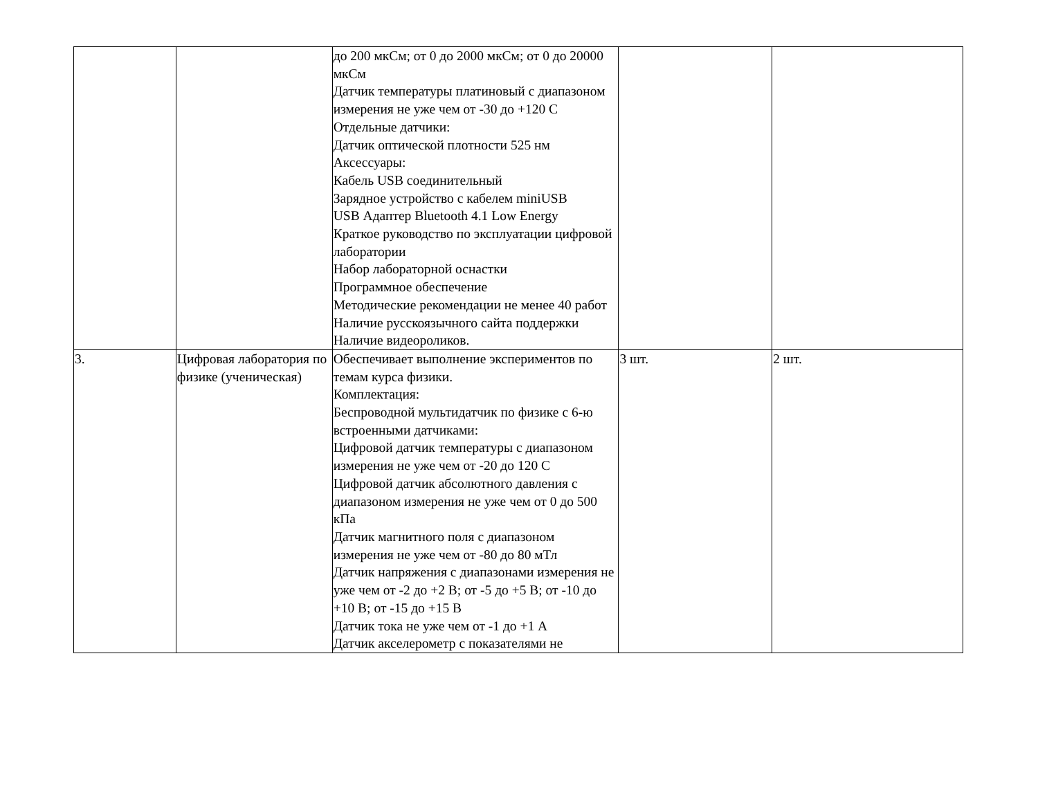| | | до 200 мкСм; от 0 до 2000 мкСм; от 0 до 20000 мкСм Датчик температуры платиновый с диапазоном измерения не уже чем от -30 до +120 С Отдельные датчики: Датчик оптической плотности 525 нм Аксессуары: Кабель USB соединительный Зарядное устройство с кабелем miniUSB USB Адаптер Bluetooth 4.1 Low Energy Краткое руководство по эксплуатации цифровой лаборатории Набор лабораторной оснастки Программное обеспечение Методические рекомендации не менее 40 работ Наличие русскоязычного сайта поддержки Наличие видеороликов. | | |
| 3. | Цифровая лаборатория по физике (ученическая) | Обеспечивает выполнение экспериментов по темам курса физики. Комплектация: Беспроводной мультидатчик по физике с 6-ю встроенными датчиками: Цифровой датчик температуры с диапазоном измерения не уже чем от -20 до 120 С Цифровой датчик абсолютного давления с диапазоном измерения не уже чем от 0 до 500 кПа Датчик магнитного поля с диапазоном измерения не уже чем от -80 до 80 мТл Датчик напряжения с диапазонами измерения не уже чем от -2 до +2 В; от -5 до +5 В; от -10 до +10 В; от -15 до +15 В Датчик тока не уже чем от -1 до +1 А Датчик акселерометр с показателями не | 3 шт. | 2 шт. |